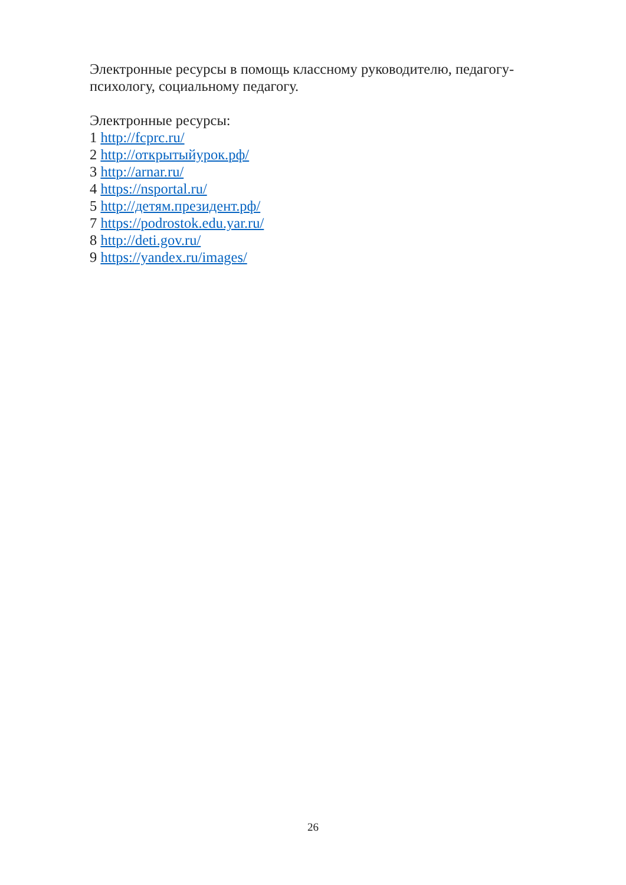Электронные ресурсы в помощь классному руководителю, педагогу-психологу, социальному педагогу.
Электронные ресурсы:
1 http://fcprc.ru/
2 http://открытыйурок.рф/
3 http://arnar.ru/
4 https://nsportal.ru/
5 http://детям.президент.рф/
7 https://podrostok.edu.yar.ru/
8 http://deti.gov.ru/
9 https://yandex.ru/images/
26